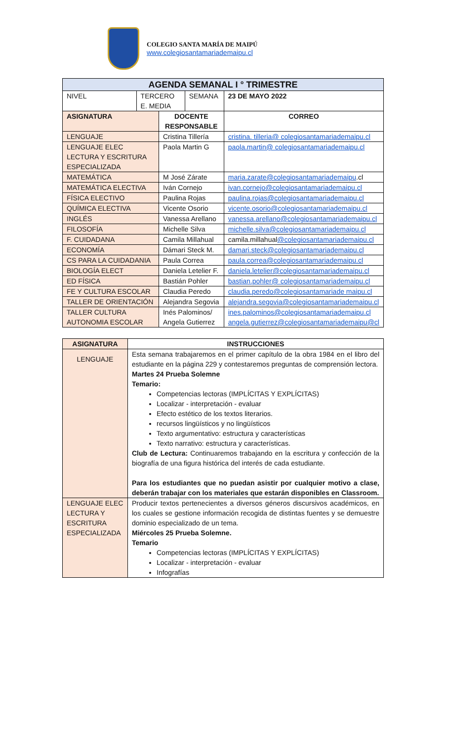COLEGIO SANTA MARÍA DE MAIPÚ
www.colegiosantamariademaipu.cl
| AGENDA SEMANAL I ° TRIMESTRE | | | | |
| NIVEL | TERCERO E. MEDIA | | SEMANA | 23 DE MAYO 2022 |
| ASIGNATURA | | DOCENTE RESPONSABLE | | CORREO |
| LENGUAJE | | Cristina Tillería | | cristina. tilleria@ colegiosantamariademaipu.cl |
| LENGUAJE ELEC LECTURA Y ESCRITURA ESPECIALIZADA | | Paola Martin G | | paola.martin@ colegiosantamariademaipu.cl |
| MATEMÁTICA | | M José Zárate | | maria.zarate@colegiosantamariademaipu .cl |
| MATEMÁTICA ELECTIVA | | Iván Cornejo | | ivan.cornejo@colegiosantamariademaipu.cl |
| FÍSICA ELECTIVO | | Paulina Rojas | | paulina.rojas@colegiosantamariademaipu.cl |
| QUÍMICA ELECTIVA | | Vicente Osorio | | vicente.osorio@colegiosantamariademaipu.cl |
| INGLÉS | | Vanessa Arellano | | vanessa.arellano@colegiosantamariademaipu.cl |
| FILOSOFÍA | | Michelle Silva | | michelle.silva@colegiosantamariademaipu.cl |
| F. CUIDADANA | | Camila Millahual | | camila.millahual @colegiosantamariademaipu.cl |
| ECONOMÍA | | Dámari Steck M. | | damari.steck@colegiosantamariademaipu.cl |
| CS PARA LA CUIDADANIA | | Paula Correa | | paula.correa@colegiosantamariademaipu.cl |
| BIOLOGÍA ELECT | | Daniela Letelier F. | | daniela.letelier@colegiosantamariademaipu.cl |
| ED FÍSICA | | Bastián Pohler | | bastian.pohler@ colegiosantamariademaipu.cl |
| FE Y CULTURA ESCOLAR | | Claudia Peredo | | claudia.peredo@colegiosantamariade maipu.cl |
| TALLER DE ORIENTACIÓN | | Alejandra Segovia | | alejandra.segovia@colegiosantamariademaipu.cl |
| TALLER CULTURA AUTONOMIA ESCOLAR | | Inés Palominos/ Angela Gutierrez | | ines.palominos@colegiosantamariademaipu.cl angela.gutierrez@colegiosantamariademaipu@cl |
| ASIGNATURA | INSTRUCCIONES |
| --- | --- |
| LENGUAJE | Esta semana trabajaremos en el primer capítulo de la obra 1984 en el libro del estudiante en la página 229 y contestaremos preguntas de comprensión lectora. Martes 24 Prueba Solemne Temario: Competencias lectoras (IMPLÍCITAS Y EXPLÍCITAS) Localizar - interpretación - evaluar Efecto estético de los textos literarios. recursos lingüísticos y no lingüísticos Texto argumentativo: estructura y características Texto narrativo: estructura y características. Club de Lectura: Continuaremos trabajando en la escritura y confección de la biografía de una figura histórica del interés de cada estudiante. Para los estudiantes que no puedan asistir por cualquier motivo a clase, deberán trabajar con los materiales que estarán disponibles en Classroom. |
| LENGUAJE ELEC LECTURA Y ESCRITURA ESPECIALIZADA | Producir textos pertenecientes a diversos géneros discursivos académicos, en los cuales se gestione información recogida de distintas fuentes y se demuestre dominio especializado de un tema. Miércoles 25 Prueba Solemne. Temario Competencias lectoras (IMPLÍCITAS Y EXPLÍCITAS) Localizar - interpretación - evaluar Infografías |